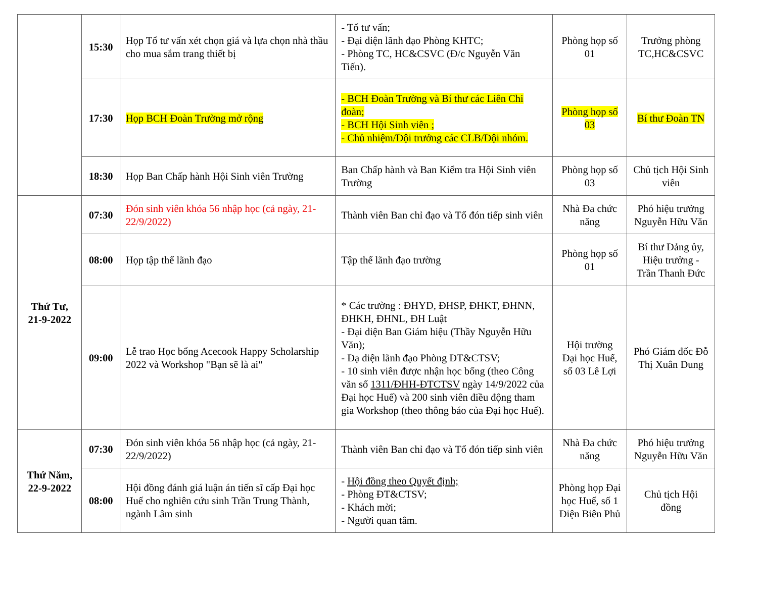| | 15:30 | Họp Tổ tư vấn xét chọn giá và lựa chọn nhà thầu cho mua sắm trang thiết bị | - Tổ tư vấn; - Đại diện lãnh đạo Phòng KHTC; - Phòng TC, HC&CSVC (Đ/c Nguyễn Văn Tiến). | Phòng họp số 01 | Trưởng phòng TC,HC&CSVC |
| | 17:30 | Họp BCH Đoàn Trường mở rộng | - BCH Đoàn Trường và Bí thư các Liên Chi đoàn; - BCH Hội Sinh viên ; - Chủ nhiệm/Đội trưởng các CLB/Đội nhóm. | Phòng họp số 03 | Bí thư Đoàn TN |
| | 18:30 | Họp Ban Chấp hành Hội Sinh viên Trường | Ban Chấp hành và Ban Kiểm tra Hội Sinh viên Trường | Phòng họp số 03 | Chủ tịch Hội Sinh viên |
| Thứ Tư, 21-9-2022 | 07:30 | Đón sinh viên khóa 56 nhập học (cả ngày, 21-22/9/2022) | Thành viên Ban chỉ đạo và Tổ đón tiếp sinh viên | Nhà Đa chức năng | Phó hiệu trưởng Nguyễn Hữu Văn |
| | 08:00 | Họp tập thể lãnh đạo | Tập thể lãnh đạo trường | Phòng họp số 01 | Bí thư Đảng ủy, Hiệu trưởng - Trần Thanh Đức |
| | 09:00 | Lễ trao Học bổng Acecook Happy Scholarship 2022 và Workshop "Bạn sẽ là ai" | * Các trường : ĐHYD, ĐHSP, ĐHKT, ĐHNN, ĐHKH, ĐHNL, ĐH Luật - Đại diện Ban Giám hiệu (Thầy Nguyễn Hữu Văn); - Đạ diện lãnh đạo Phòng ĐT&CTSV; - 10 sinh viên được nhận học bổng (theo Công văn số 1311/ĐHH-ĐTCTSV ngày 14/9/2022 của Đại học Huế) và 200 sinh viên điều động tham gia Workshop (theo thông báo của Đại học Huế). | Hội trường Đại học Huế, số 03 Lê Lợi | Phó Giám đốc Đỗ Thị Xuân Dung |
| Thứ Năm, 22-9-2022 | 07:30 | Đón sinh viên khóa 56 nhập học (cả ngày, 21-22/9/2022) | Thành viên Ban chỉ đạo và Tổ đón tiếp sinh viên | Nhà Đa chức năng | Phó hiệu trưởng Nguyễn Hữu Văn |
| | 08:00 | Hội đồng đánh giá luận án tiến sĩ cấp Đại học Huế cho nghiên cứu sinh Trần Trung Thành, ngành Lâm sinh | - Hội đồng theo Quyết định; - Phòng ĐT&CTSV; - Khách mời; - Người quan tâm. | Phòng họp Đại học Huế, số 1 Điện Biên Phủ | Chủ tịch Hội đồng |